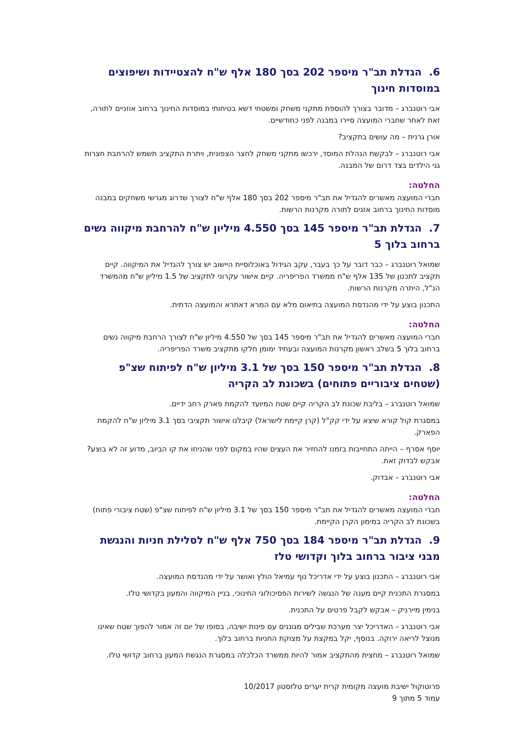6. הגדלת תב"ר מיספר 202 בסך 180 אלף ש"ח להצטיידות ושיפוצים במוסדות חינוך
אבי רוטנברג – מדובר בצורך להוספת מתקני משחק ומשטחי דשא בטיחותי במוסדות החינוך ברחוב אוזניים לתורה, זאת לאחר שחברי המועצה סיירו במבנה לפני כחודשיים.
אורן גרנית – מה עושים בתקציב?
אבי רוטנברג – לבקשת הנהלת המוסד, ירכשו מתקני משחק לחצר הצפונית, ויתרת התקציב תשמש להרחבת חצרות גני הילדים בצד דרום של המבנה.
החלטה:
חברי המועצה מאשרים להגדיל את תב"ר מיספר 202 בסך 180 אלף ש"ח לצורך שדרוג מגרשי משחקים במבנה מוסדות החינוך ברחוב אזנים לתורה מקרנות הרשות.
7. הגדלת תב"ר מיספר 145 בסך 4.550 מיליון ש"ח להרחבת מיקווה נשים ברחוב בלוך 5
שמואל רוטנברג – כבר דובר על כך בעבר, עקב הגידול באוכלוסיית היישוב יש צורך להגדיל את המיקווה. קיים תקציב לתכנון של 135 אלף ש"ח ממשרד הפריפריה. קיים אישור עקרוני לתקציב של 1.5 מיליון ש"ח מהמשרד הנ"ל, היתרה מקרנות הרשות.
התכנון בוצע על ידי מהנדסת המועצה בתיאום מלא עם המרא דאתרא והמועצה הדתית.
החלטה:
חברי המועצה מאשרים להגדיל את תב"ר מיספר 145 בסך של 4.550 מיליון ש"ח לצורך הרחבת מיקווה נשים ברחוב בלוך 5 בשלב ראשון מקרנות המועצה ובעתיד ימומן חלקו מתקציב משרד הפריפריה.
8. הגדלת תב"ר מיספר 150 בסך של 3.1 מיליון ש"ח לפיתוח שצ"פ (שטחים ציבוריים פתוחים) בשכונת לב הקריה
שמואל רוטנברג – בליבת שכונת לב הקריה קיים שטח המיועד להקמת פארק רחב ידיים.
במסגרת קול קורא שיצא על ידי קק"ל (קרן קיימת לישראל) קיבלנו אישור תקציבי בסך 3.1 מיליון ש"ח להקמת הפארק.
יוסף אסרף – הייתה התחייבות בזמנו להחזיר את העצים שהיו במקום לפני שהניחו את קו הביוב, מדוע זה לא בוצע? אבקש לבדוק זאת.
אבי רוטנברג – אבדוק.
החלטה:
חברי המועצה מאשרים להגדיל את תב"ר מיספר 150 בסך של 3.1 מיליון ש"ח לפיתוח שצ"פ (שטח ציבורי פתוח) בשכונת לב הקריה במימון הקרן הקיימת.
9. הגדלת תב"ר מיספר 184 בסך 750 אלף ש"ח לסלילת חניות והנגשת מבני ציבור ברחוב בלוך וקדושי טלז
אבי רוטנברג – התכנון בוצע על ידי אדריכל נוף עמיאל הולץ ואושר על ידי מהנדסת המועצה.
במסגרת התכנית קיים מענה של הנגשה לשירות הפסיכולוגי החינוכי, בניין המיקווה והמעון בקדושי טלז.
בנימין מייר­ניק – אבקש לקבל פרטים על התכנית.
אבי רוטנברג – האדריכל יצר מערכת שבילים מגוננים עם פינות ישיבה, בסופו של יום זה אמור להפוך שטח שאינו מנוצל לריאה ירוקה. בנוסף, יקל במקצת על מצוקת החניות ברחוב בלוך.
שמואל רוטנברג – מחצית מהתקציב אמור להיות ממשרד הכלכלה במסגרת הנגשת המעון ברחוב קדושי טלז.
פרוטוקול ישיבת מועצה מקומית קרית יערים טלזסטון 10/2017
עמוד 5 מתוך 9